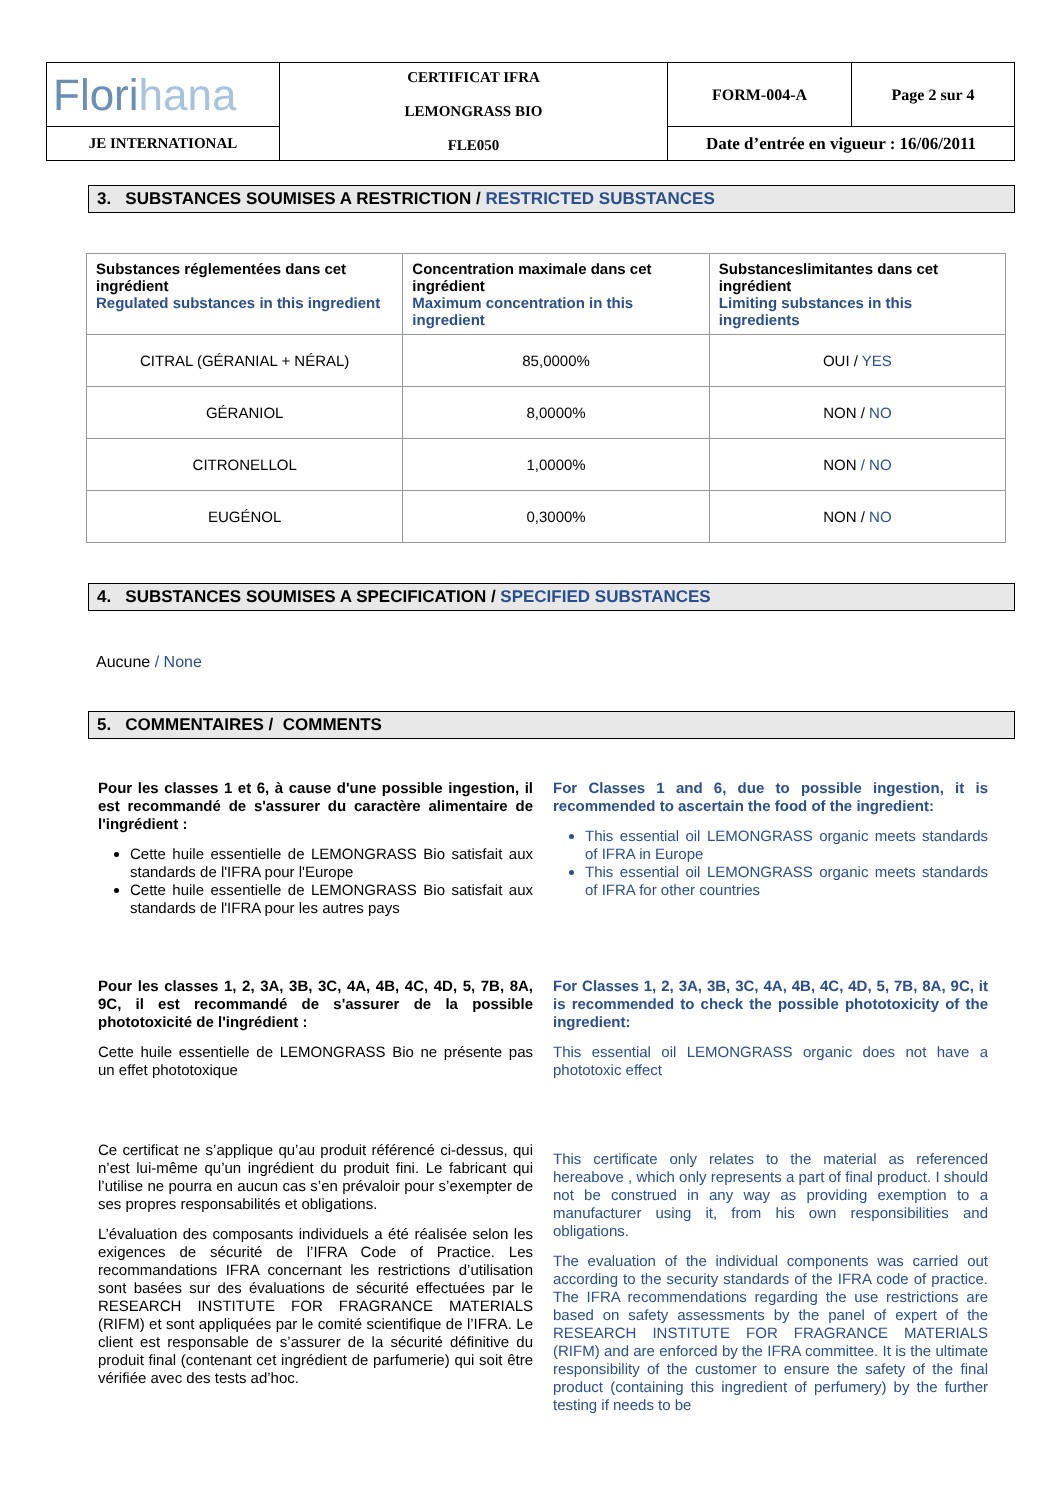| Flori hana | CERTIFICAT IFRA LEMONGRASS BIO FLE050 | FORM-004-A | Page 2 sur 4 |
| JE INTERNATIONAL | | Date d’entrée en vigueur : 16/06/2011 | |
3. SUBSTANCES SOUMISES A RESTRICTION / RESTRICTED SUBSTANCES
| Substances réglementées dans cet ingrédient Regulated substances in this ingredient | Concentration maximale dans cet ingrédient Maximum concentration in this ingredient | Substanceslimitantes dans cet ingrédient Limiting substances in this ingredients |
| --- | --- | --- |
| CITRAL (GÉRANIAL + NÉRAL) | 85,0000% | OUI / YES |
| GÉRANIOL | 8,0000% | NON / NO |
| CITRONELLOL | 1,0000% | NON / NO |
| EUGÉNOL | 0,3000% | NON / NO |
4. SUBSTANCES SOUMISES A SPECIFICATION / SPECIFIED SUBSTANCES
Aucune / None
5. COMMENTAIRES / COMMENTS
Pour les classes 1 et 6, à cause d'une possible ingestion, il est recommandé de s'assurer du caractère alimentaire de l'ingrédient :
Cette huile essentielle de LEMONGRASS Bio satisfait aux standards de l'IFRA pour l'Europe
Cette huile essentielle de LEMONGRASS Bio satisfait aux standards de l'IFRA pour les autres pays
For Classes 1 and 6, due to possible ingestion, it is recommended to ascertain the food of the ingredient:
This essential oil LEMONGRASS organic meets standards of IFRA in Europe
This essential oil LEMONGRASS organic meets standards of IFRA for other countries
Pour les classes 1, 2, 3A, 3B, 3C, 4A, 4B, 4C, 4D, 5, 7B, 8A, 9C, il est recommandé de s'assurer de la possible phototoxicité de l'ingrédient :
Cette huile essentielle de LEMONGRASS Bio ne présente pas un effet phototoxique
For Classes 1, 2, 3A, 3B, 3C, 4A, 4B, 4C, 4D, 5, 7B, 8A, 9C, it is recommended to check the possible phototoxicity of the ingredient:
This essential oil LEMONGRASS organic does not have a phototoxic effect
Ce certificat ne s’applique qu’au produit référencé ci-dessus, qui n’est lui-même qu’un ingrédient du produit fini. Le fabricant qui l’utilise ne pourra en aucun cas s’en prévaloir pour s’exempter de ses propres responsabilités et obligations.
L’évaluation des composants individuels a été réalisée selon les exigences de sécurité de l’IFRA Code of Practice. Les recommandations IFRA concernant les restrictions d’utilisation sont basées sur des évaluations de sécurité effectuées par le RESEARCH INSTITUTE FOR FRAGRANCE MATERIALS (RIFM) et sont appliquées par le comité scientifique de l’IFRA. Le client est responsable de s’assurer de la sécurité définitive du produit final (contenant cet ingrédient de parfumerie) qui soit être vérifiée avec des tests ad’hoc.
This certificate only relates to the material as referenced hereabove , which only represents a part of final product. I should not be construed in any way as providing exemption to a manufacturer using it, from his own responsibilities and obligations.
The evaluation of the individual components was carried out according to the security standards of the IFRA code of practice. The IFRA recommendations regarding the use restrictions are based on safety assessments by the panel of expert of the RESEARCH INSTITUTE FOR FRAGRANCE MATERIALS (RIFM) and are enforced by the IFRA committee. It is the ultimate responsibility of the customer to ensure the safety of the final product (containing this ingredient of perfumery) by the further testing if needs to be